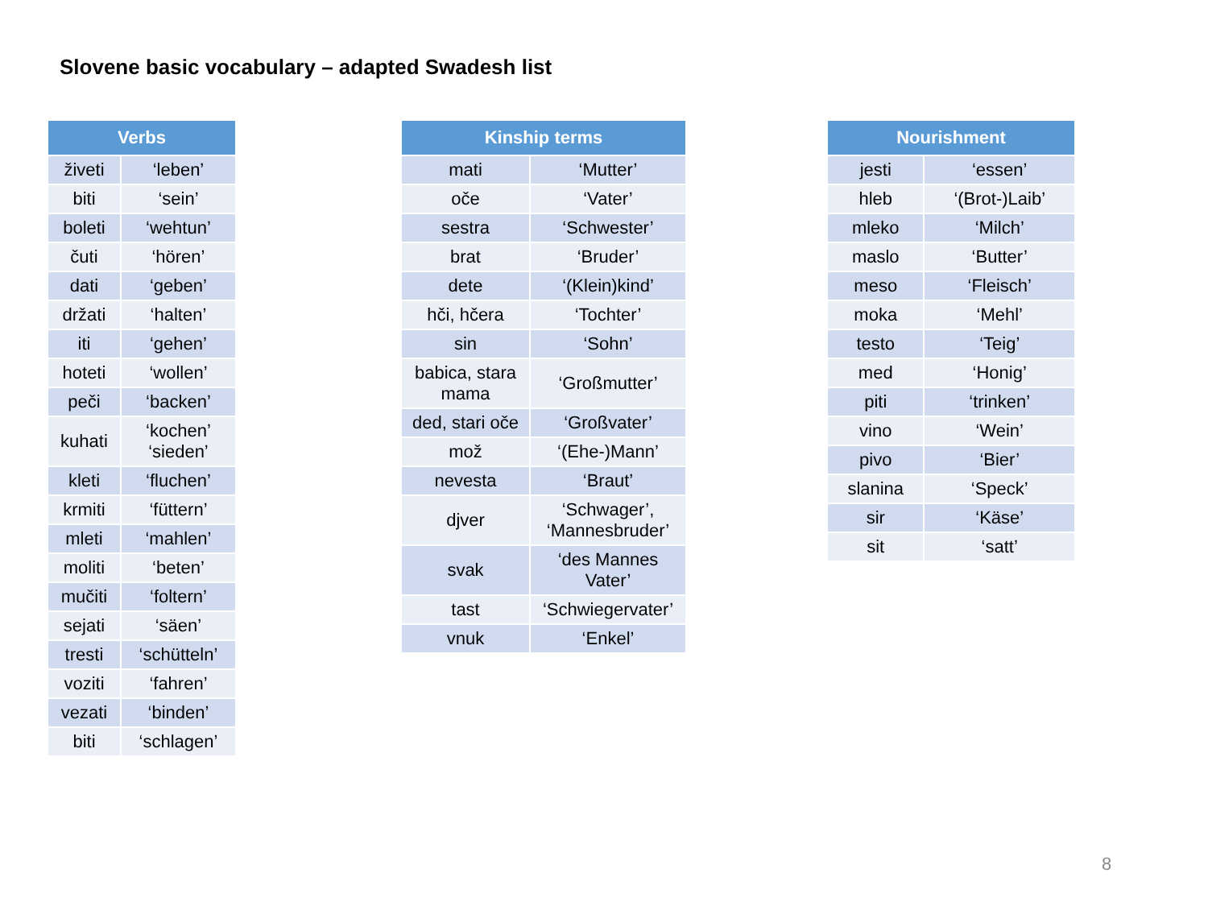Slovene basic vocabulary – adapted Swadesh list
| Verbs | |
| --- | --- |
| živeti | ‘leben’ |
| biti | ‘sein’ |
| boleti | ‘wehtun’ |
| čuti | ‘hören’ |
| dati | ‘geben’ |
| držati | ‘halten’ |
| iti | ‘gehen’ |
| hoteti | ‘wollen’ |
| peči | ‘backen’ |
| kuhati | ‘kochen’ ‘sieden’ |
| kleti | ‘fluchen’ |
| krmiti | ‘füttern’ |
| mleti | ‘mahlen’ |
| moliti | ‘beten’ |
| mučiti | ‘foltern’ |
| sejati | ‘säen’ |
| tresti | ‘schütteln’ |
| voziti | ‘fahren’ |
| vezati | ‘binden’ |
| biti | ‘schlagen’ |
| Kinship terms | |
| --- | --- |
| mati | ‘Mutter’ |
| oče | ‘Vater’ |
| sestra | ‘Schwester’ |
| brat | ‘Bruder’ |
| dete | ‘(Klein)kind’ |
| hči, hčera | ‘Tochter’ |
| sin | ‘Sohn’ |
| babica, stara mama | ‘Großmutter’ |
| ded, stari oče | ‘Großvater’ |
| mož | ‘(Ehe-)Mann’ |
| nevesta | ‘Braut’ |
| djver | ‘Schwager’, ‘Mannesbruder’ |
| svak | ‘des Mannes Vater’ |
| tast | ‘Schwiegervater’ |
| vnuk | ‘Enkel’ |
| Nourishment | |
| --- | --- |
| jesti | ‘essen’ |
| hleb | ‘(Brot-)Laib’ |
| mleko | ‘Milch’ |
| maslo | ‘Butter’ |
| meso | ‘Fleisch’ |
| moka | ‘Mehl’ |
| testo | ‘Teig’ |
| med | ‘Honig’ |
| piti | ‘trinken’ |
| vino | ‘Wein’ |
| pivo | ‘Bier’ |
| slanina | ‘Speck’ |
| sir | ‘Käse’ |
| sit | ‘satt’ |
8